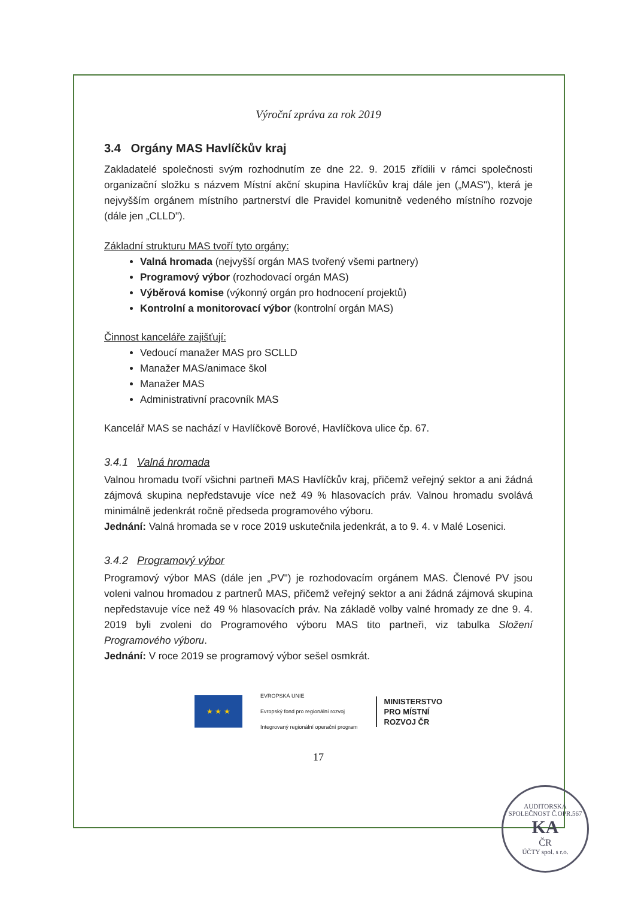Výroční zpráva za rok 2019
3.4 Orgány MAS Havlíčkův kraj
Zakladatelé společnosti svým rozhodnutím ze dne 22. 9. 2015 zřídili v rámci společnosti organizační složku s názvem Místní akční skupina Havlíčkův kraj dále jen („MAS"), která je nejvyšším orgánem místního partnerství dle Pravidel komunitně vedeného místního rozvoje (dále jen „CLLD").
Základní strukturu MAS tvoří tyto orgány:
Valná hromada (nejvyšší orgán MAS tvořený všemi partnery)
Programový výbor (rozhodovací orgán MAS)
Výběrová komise (výkonný orgán pro hodnocení projektů)
Kontrolní a monitorovací výbor (kontrolní orgán MAS)
Činnost kanceláře zajišťují:
Vedoucí manažer MAS pro SCLLD
Manažer MAS/animace škol
Manažer MAS
Administrativní pracovník MAS
Kancelář MAS se nachází v Havlíčkově Borové, Havlíčkova ulice čp. 67.
3.4.1 Valná hromada
Valnou hromadu tvoří všichni partneři MAS Havlíčkův kraj, přičemž veřejný sektor a ani žádná zájmová skupina nepředstavuje více než 49 % hlasovacích práv. Valnou hromadu svolává minimálně jedenkrát ročně předseda programového výboru.
Jednání: Valná hromada se v roce 2019 uskutečnila jedenkrát, a to 9. 4. v Malé Losenici.
3.4.2 Programový výbor
Programový výbor MAS (dále jen „PV") je rozhodovacím orgánem MAS. Členové PV jsou voleni valnou hromadou z partnerů MAS, přičemž veřejný sektor a ani žádná zájmová skupina nepředstavuje více než 49 % hlasovacích práv. Na základě volby valné hromady ze dne 9. 4. 2019 byli zvoleni do Programového výboru MAS tito partneři, viz tabulka Složení Programového výboru.
Jednání: V roce 2019 se programový výbor sešel osmkrát.
★ ★ ★
EVROPSKÁ UNIE
Evropský fond pro regionální rozvoj
Integrovaný regionální operační program
MINISTERSTVO
PRO MÍSTNÍ
ROZVOJ ČR
17
AUDITORSKÁ SPOLEČNOST Č.OPR.567
KA
ČR
ÚČTY spol. s r.o.